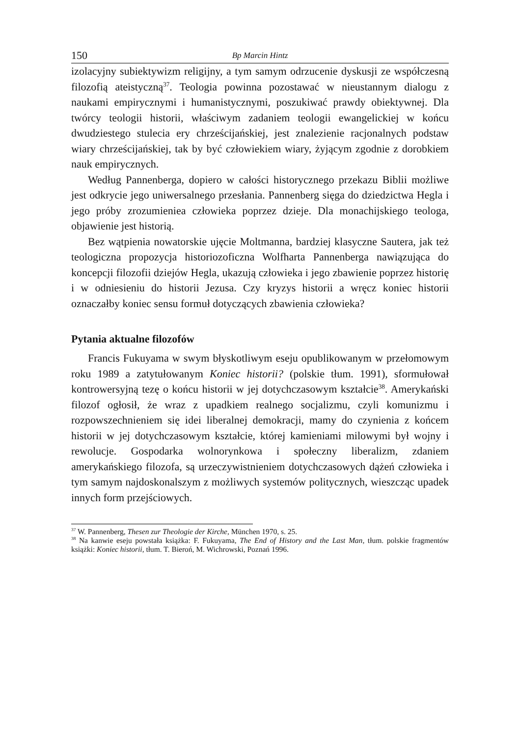150 Bp Marcin Hintz
izolacyjny subiektywizm religijny, a tym samym odrzucenie dyskusji ze współczesną filozofią ateistyczną<sup>37</sup>. Teologia powinna pozostawać w nieustannym dialogu z naukami empirycznymi i humanistycznymi, poszukiwać prawdy obiektywnej. Dla twórcy teologii historii, właściwym zadaniem teologii ewangelickiej w końcu dwudziestego stulecia ery chrześcijańskiej, jest znalezienie racjonalnych podstaw wiary chrześcijańskiej, tak by być człowiekiem wiary, żyjącym zgodnie z dorobkiem nauk empirycznych.
Według Pannenberga, dopiero w całości historycznego przekazu Biblii możliwe jest odkrycie jego uniwersalnego przesłania. Pannenberg sięga do dziedzictwa Hegla i jego próby zrozumieniea człowieka poprzez dzieje. Dla monachijskiego teologa, objawienie jest historią.
Bez wątpienia nowatorskie ujęcie Moltmanna, bardziej klasyczne Sautera, jak też teologiczna propozycja historiozoficzna Wolfharta Pannenberga nawiązująca do koncepcji filozofii dziejów Hegla, ukazują człowieka i jego zbawienie poprzez historię i w odniesieniu do historii Jezusa. Czy kryzys historii a wręcz koniec historii oznaczałby koniec sensu formuł dotyczących zbawienia człowieka?
Pytania aktualne filozofów
Francis Fukuyama w swym błyskotliwym eseju opublikowanym w przełomowym roku 1989 a zatytułowanym Koniec historii? (polskie tłum. 1991), sformułował kontrowersyjną tezę o końcu historii w jej dotychczasowym kształcie<sup>38</sup>. Amerykański filozof ogłosił, że wraz z upadkiem realnego socjalizmu, czyli komunizmu i rozpowszechnieniem się idei liberalnej demokracji, mamy do czynienia z końcem historii w jej dotychczasowym kształcie, której kamieniami milowymi był wojny i rewolucje. Gospodarka wolnorynkowa i społeczny liberalizm, zdaniem amerykańskiego filozofa, są urzeczywistnieniem dotychczasowych dążeń człowieka i tym samym najdoskonalszym z możliwych systemów politycznych, wieszcząc upadek innych form przejściowych.
<sup>37</sup> W. Pannenberg, Thesen zur Theologie der Kirche, München 1970, s. 25.
<sup>38</sup> Na kanwie eseju powstała książka: F. Fukuyama, The End of History and the Last Man, tłum. polskie fragmentów książki: Koniec historii, tłum. T. Bieroń, M. Wichrowski, Poznań 1996.